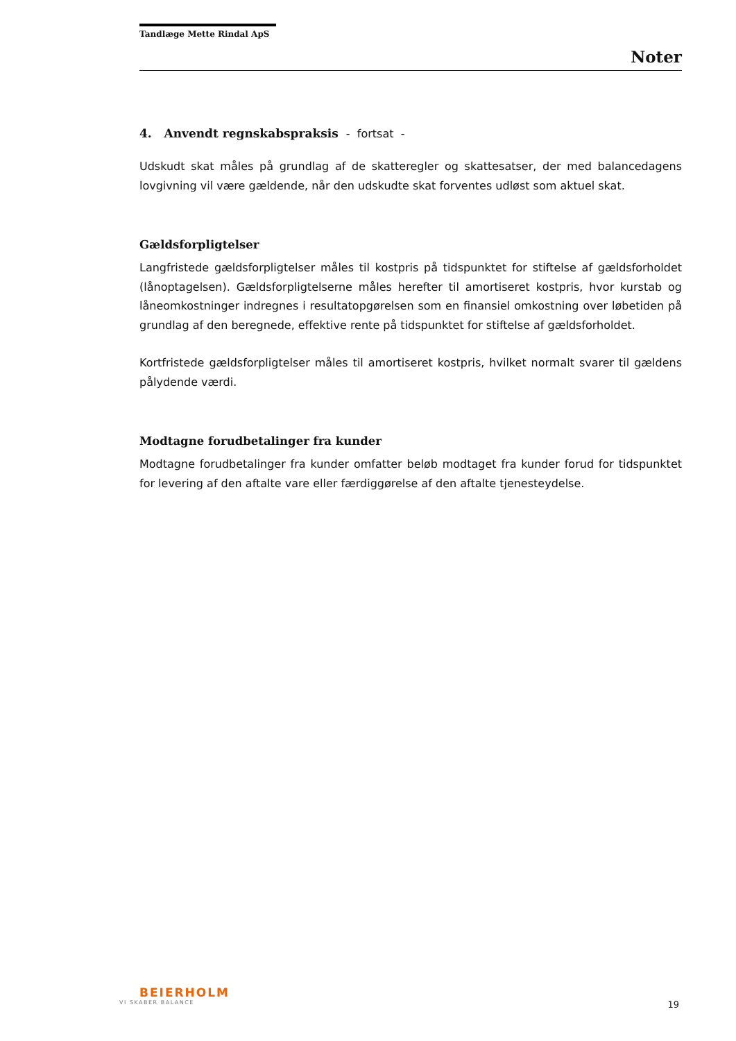Tandlæge Mette Rindal ApS
Noter
4. Anvendt regnskabspraksis - fortsat -
Udskudt skat måles på grundlag af de skatteregler og skattesatser, der med balancedagens lovgivning vil være gældende, når den udskudte skat forventes udløst som aktuel skat.
Gældsforpligtelser
Langfristede gældsforpligtelser måles til kostpris på tidspunktet for stiftelse af gældsforholdet (lånoptagelsen). Gældsforpligtelserne måles herefter til amortiseret kostpris, hvor kurstab og låneomkostninger indregnes i resultatopgørelsen som en finansiel omkostning over løbetiden på grundlag af den beregnede, effektive rente på tidspunktet for stiftelse af gældsforholdet.
Kortfristede gældsforpligtelser måles til amortiseret kostpris, hvilket normalt svarer til gældens pålydende værdi.
Modtagne forudbetalinger fra kunder
Modtagne forudbetalinger fra kunder omfatter beløb modtaget fra kunder forud for tidspunktet for levering af den aftalte vare eller færdiggørelse af den aftalte tjenesteydelse.
BEIERHOLM
VI SKABER BALANCE
19